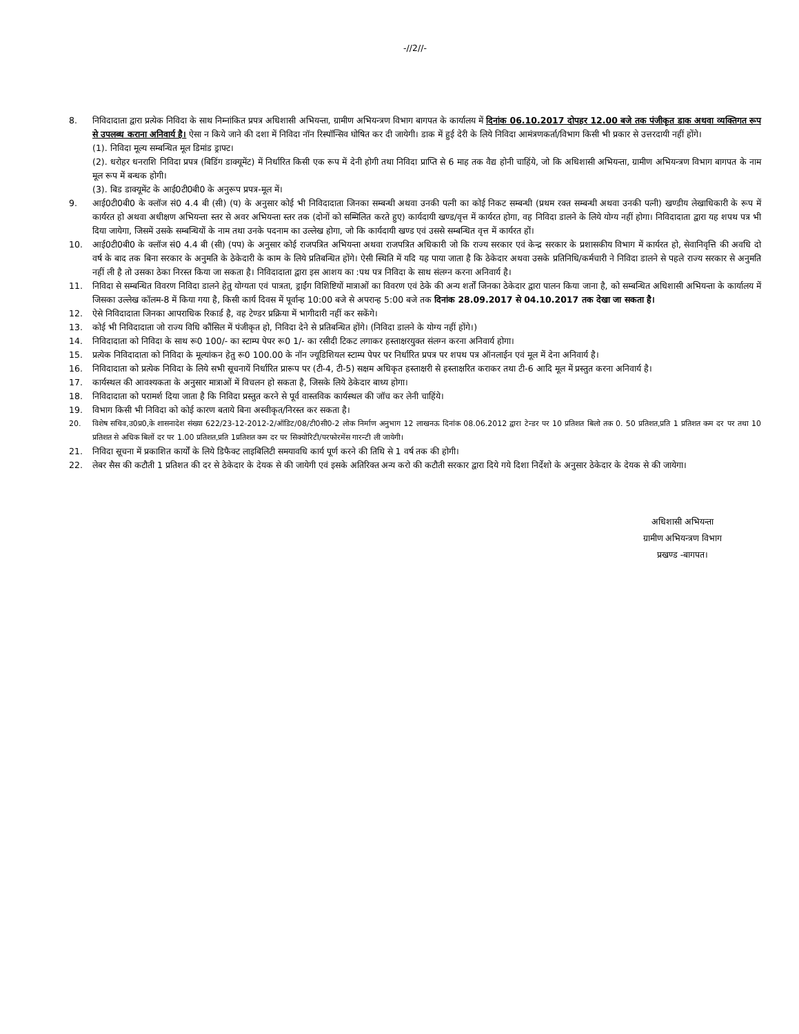-//2//-
8. निविदादाता द्वारा प्रत्येक निविदा के साथ निम्नांकित प्रपत्र अधिशासी अभियन्ता, ग्रामीण अभियन्त्रण विभाग बागपत के कार्यालय में दिनांक 06.10.2017 दोपहर 12.00 बजे तक पंजीकृत डाक अथवा व्यक्तिगत रूप से उपलब्ध कराना अनिवार्य है। ऐसा न किये जाने की दशा में निविदा नॉन रिस्पॉन्सिव घोषित कर दी जायेगी। डाक में हुई देरी के लिये निविदा आमंत्रणकर्ता/विभाग किसी भी प्रकार से उत्तरदायी नहीं होंगे।
(1). निविदा मूल्य सम्बन्धित मूल डिमांड ड्राफ्ट।
(2). धरोहर धनराशि निविदा प्रपत्र (बिडिंग डाक्यूमेंट) में निर्धारित किसी एक रूप में देनी होगी तथा निविदा प्राप्ति से 6 माह तक वैद्य होनी चाहिंये, जो कि अधिशासी अभियन्ता, ग्रामीण अभियन्त्रण विभाग बागपत के नाम मूल रूप में बन्धक होगी।
(3). बिड डाक्यूमेंट के आई0टी0बी0 के अनुरूप प्रपत्र-मूल में।
9. आई0टी0बी0 के क्लॉज सं0 4.4 बी (सी) (प) के अनुसार कोई भी निविदादाता जिनका सम्बन्धी अथवा उनकी पत्नी का कोई निकट सम्बन्धी (प्रथम रक्त सम्बन्धी अथवा उनकी पत्नी) खण्डीय लेखाधिकारी के रूप में कार्यरत हो अथवा अधीक्षण अभियन्ता स्तर से अवर अभियन्ता स्तर तक (दोनों को सम्मिलित करते हुए) कार्यदायी खण्ड/वृत्त में कार्यरत होगा, वह निविदा डालने के लिये योग्य नहीं होगा। निविदादाता द्वारा यह शपथ पत्र भी दिया जायेगा, जिसमें उसके सम्बन्धियों के नाम तथा उनके पदनाम का उल्लेख होगा, जो कि कार्यदायी खण्ड एवं उससे सम्बन्धित वृत्त में कार्यरत हों।
10. आई0टी0बी0 के क्लॉज सं0 4.4 बी (सी) (पप) के अनुसार कोई राजपत्रित अभियन्ता अथवा राजपत्रित अधिकारी जो कि राज्य सरकार एवं केन्द्र सरकार के प्रशासकीय विभाग में कार्यरत हो, सेवानिवृत्ति की अवधि दो वर्ष के बाद तक बिना सरकार के अनुमति के ठेकेदारी के काम के लिये प्रतिबन्धित होंगे। ऐसी स्थिति में यदि यह पाया जाता है कि ठेकेदार अथवा उसके प्रतिनिधि/कर्मचारी ने निविदा डालने से पहले राज्य सरकार से अनुमति नहीं ली है तो उसका ठेका निरस्त किया जा सकता है। निविदादाता द्वारा इस आशय का :पथ पत्र निविदा के साथ संलग्न करना अनिवार्य है।
11. निविदा से सम्बन्धित विवरण निविदा डालने हेतु योग्यता एवं पात्रता, ड्राईंग विशिष्टियों मात्राओं का विवरण एवं ठेके की अन्य शर्तों जिनका ठेकेदार द्वारा पालन किया जाना है, को सम्बन्धित अधिशासी अभियन्ता के कार्यालय में जिसका उल्लेख कॉलम-8 में किया गया है, किसी कार्य दिवस में पूर्वान्ह 10:00 बजे से अपरान्ह 5:00 बजे तक दिनांक 28.09.2017 से 04.10.2017 तक देखा जा सकता है।
12. ऐसे निविदादाता जिनका आपराधिक रिकार्ड है, वह टेण्डर प्रक्रिया में भागीदारी नहीं कर सकेंगे।
13. कोई भी निविदादाता जो राज्य विधि कौंसिल में पंजीकृत हो, निविदा देने से प्रतिबन्धित होंगे। (निविदा डालने के योग्य नहीं होंगे।)
14. निविदादाता को निविदा के साथ रू0 100/- का स्टाम्प पेपर रू0 1/- का रसीदी टिकट लगाकर हस्ताक्षरयुक्त संलग्न करना अनिवार्य होगा।
15. प्रत्येक निविदादाता को निविदा के मूल्यांकन हेतु रू0 100.00 के नॉन ज्यूडिशियल स्टाम्प पेपर पर निर्धारित प्रपत्र पर शपथ पत्र ऑनलाईन एवं मूल में देना अनिवार्य है।
16. निविदादाता को प्रत्येक निविदा के लिये सभी सूचनायें निर्धारित प्रारूप पर (टी-4, टी-5) सक्षम अधिकृत हस्ताक्षरी से हस्ताक्षरित कराकर तथा टी-6 आदि मूल में प्रस्तुत करना अनिवार्य है।
17. कार्यस्थल की आवश्यकता के अनुसार मात्राओं में विचलन हो सकता है, जिसके लिये ठेकेदार बाध्य होगा।
18. निविदादाता को परामर्श दिया जाता है कि निविदा प्रस्तुत करने से पूर्व वास्तविक कार्यस्थल की जॉच कर लेनी चाहिंये।
19. विभाग किसी भी निविदा को कोई कारण बताये बिना अस्वीकृत/निरस्त कर सकता है।
20. विशेष सचिव,उ0प्र0,के शासनादेश संख्या 622/23-12-2012-2/ऑडिट/08/टी0सी0-2 लोक निर्माण अनुभाग 12 लाखनऊ दिनांक 08.06.2012 द्वारा टेन्डर पर 10 प्रतिशत बिलो तक 0. 50 प्रतिशत,प्रति 1 प्रतिशत कम दर पर तथा 10 प्रतिशत से अधिक बिलों दर पर 1.00 प्रतिशत,प्रति 1प्रतिशत कम दर पर सिक्योरिटी/परफोरमेंस गारन्टी ली जायेगी।
21. निविदा सूचना में प्रकाशित कार्यों के लिये डिफैक्ट लाइबिलिटी समयावधि कार्य पूर्ण करने की तिथि से 1 वर्ष तक की होगी।
22. लेबर सैस की कटौती 1 प्रतिशत की दर से ठेकेदार के देयक से की जायेगी एवं इसके अतिरिक्त अन्य करो की कटौती सरकार द्वारा दिये गये दिशा निर्देशो के अनुसार ठेकेदार के देयक से की जायेगा।
अधिशासी अभियन्ता
ग्रामीण अभियन्त्रण विभाग
प्रखण्ड -बागपत।